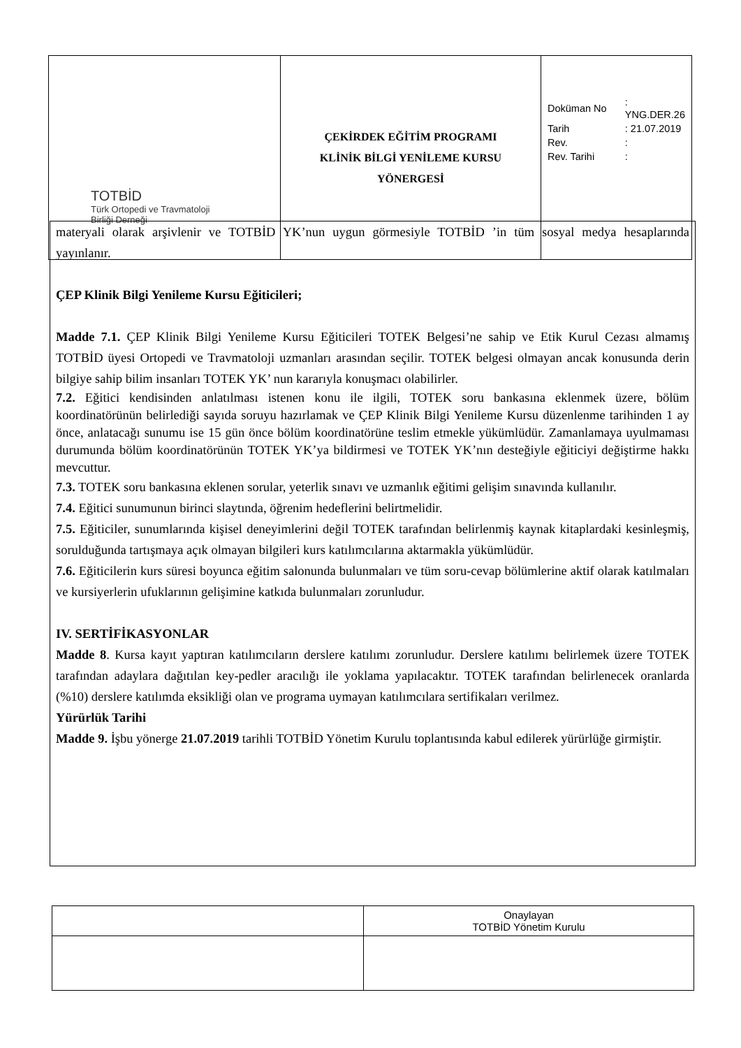| TOTBİD Türk Ortopedi ve Travmatoloji Birliği Derneği | ÇEKİRDEK EĞİTİM PROGRAMI KLİNİK BİLGİ YENİLEME KURSU YÖNERGESİ | / Doküman No / : YNG.DER.26 / / Tarih / : 21.07.2019 / / Rev. / : / / Rev. Tarihi / : / |
materyali olarak arşivlenir ve TOTBİD YK’nun uygun görmesiyle TOTBİD ’in tüm sosyal medya hesaplarında yayınlanır.
ÇEP Klinik Bilgi Yenileme Kursu Eğiticileri;
Madde 7.1. ÇEP Klinik Bilgi Yenileme Kursu Eğiticileri TOTEK Belgesi’ne sahip ve Etik Kurul Cezası almamış TOTBİD üyesi Ortopedi ve Travmatoloji uzmanları arasından seçilir. TOTEK belgesi olmayan ancak konusunda derin bilgiye sahip bilim insanları TOTEK YK’ nun kararıyla konuşmacı olabilirler.
7.2. Eğitici kendisinden anlatılması istenen konu ile ilgili, TOTEK soru bankasına eklenmek üzere, bölüm koordinatörünün belirlediği sayıda soruyu hazırlamak ve ÇEP Klinik Bilgi Yenileme Kursu düzenlenme tarihinden 1 ay önce, anlatacağı sunumu ise 15 gün önce bölüm koordinatörüne teslim etmekle yükümlüdür. Zamanlamaya uyulmaması durumunda bölüm koordinatörünün TOTEK YK’ya bildirmesi ve TOTEK YK’nın desteğiyle eğiticiyi değiştirme hakkı mevcuttur.
7.3. TOTEK soru bankasına eklenen sorular, yeterlik sınavı ve uzmanlık eğitimi gelişim sınavında kullanılır.
7.4. Eğitici sunumunun birinci slaytında, öğrenim hedeflerini belirtmelidir.
7.5. Eğiticiler, sunumlarında kişisel deneyimlerini değil TOTEK tarafından belirlenmiş kaynak kitaplardaki kesinleşmiş, sorulduğunda tartışmaya açık olmayan bilgileri kurs katılımcılarına aktarmakla yükümlüdür.
7.6. Eğiticilerin kurs süresi boyunca eğitim salonunda bulunmaları ve tüm soru-cevap bölümlerine aktif olarak katılmaları ve kursiyerlerin ufuklarının gelişimine katkıda bulunmaları zorunludur.
IV. SERTİFİKASYONLAR
Madde 8. Kursa kayıt yaptıran katılımcıların derslere katılımı zorunludur. Derslere katılımı belirlemek üzere TOTEK tarafından adaylara dağıtılan key-pedler aracılığı ile yoklama yapılacaktır. TOTEK tarafından belirlenecek oranlarda (%10) derslere katılımda eksikliği olan ve programa uymayan katılımcılara sertifikaları verilmez.
Yürürlük Tarihi
Madde 9. İşbu yönerge 21.07.2019 tarihli TOTBİD Yönetim Kurulu toplantısında kabul edilerek yürürlüğe girmiştir.
| | Onaylayan TOTBİD Yönetim Kurulu |